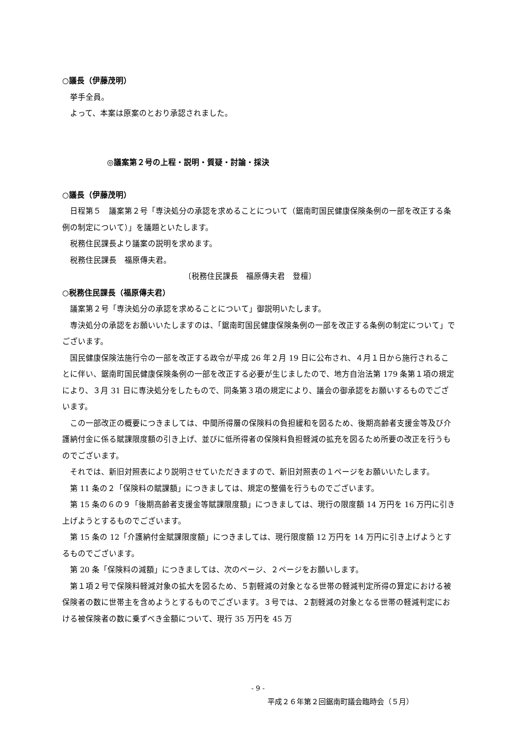○議長（伊藤茂明）
挙手全員。
よって、本案は原案のとおり承認されました。
◎議案第２号の上程・説明・質疑・討論・採決
○議長（伊藤茂明）
日程第５　議案第２号「専決処分の承認を求めることについて（鋸南町国民健康保険条例の一部を改正する条例の制定について）」を議題といたします。
税務住民課長より議案の説明を求めます。
税務住民課長　福原傳夫君。
〔税務住民課長　福原傳夫君　登檀〕
○税務住民課長（福原傳夫君）
議案第２号「専決処分の承認を求めることについて」御説明いたします。
専決処分の承認をお願いいたしますのは、「鋸南町国民健康保険条例の一部を改正する条例の制定について」でございます。
国民健康保険法施行令の一部を改正する政令が平成 26 年２月 19 日に公布され、４月１日から施行されることに伴い、鋸南町国民健康保険条例の一部を改正する必要が生じましたので、地方自治法第 179 条第１項の規定により、３月 31 日に専決処分をしたもので、同条第３項の規定により、議会の御承認をお願いするものでございます。
この一部改正の概要につきましては、中間所得層の保険料の負担緩和を図るため、後期高齢者支援金等及び介護納付金に係る賦課限度額の引き上げ、並びに低所得者の保険料負担軽減の拡充を図るため所要の改正を行うものでございます。
それでは、新旧対照表により説明させていただきますので、新旧対照表の１ページをお願いいたします。
第 11 条の２「保険料の賦課額」につきましては、規定の整備を行うものでございます。
第 15 条の６の９「後期高齢者支援金等賦課限度額」につきましては、現行の限度額 14 万円を 16 万円に引き上げようとするものでございます。
第 15 条の 12「介護納付金賦課限度額」につきましては、現行限度額 12 万円を 14 万円に引き上げようとするものでございます。
第 20 条「保険料の減額」につきましては、次のページ、２ページをお願いします。
第１項２号で保険料軽減対象の拡大を図るため、５割軽減の対象となる世帯の軽減判定所得の算定における被保険者の数に世帯主を含めようとするものでございます。３号では、２割軽減の対象となる世帯の軽減判定における被保険者の数に乗ずべき金額について、現行 35 万円を 45 万
- 9 -
平成２６年第２回鋸南町議会臨時会（５月）